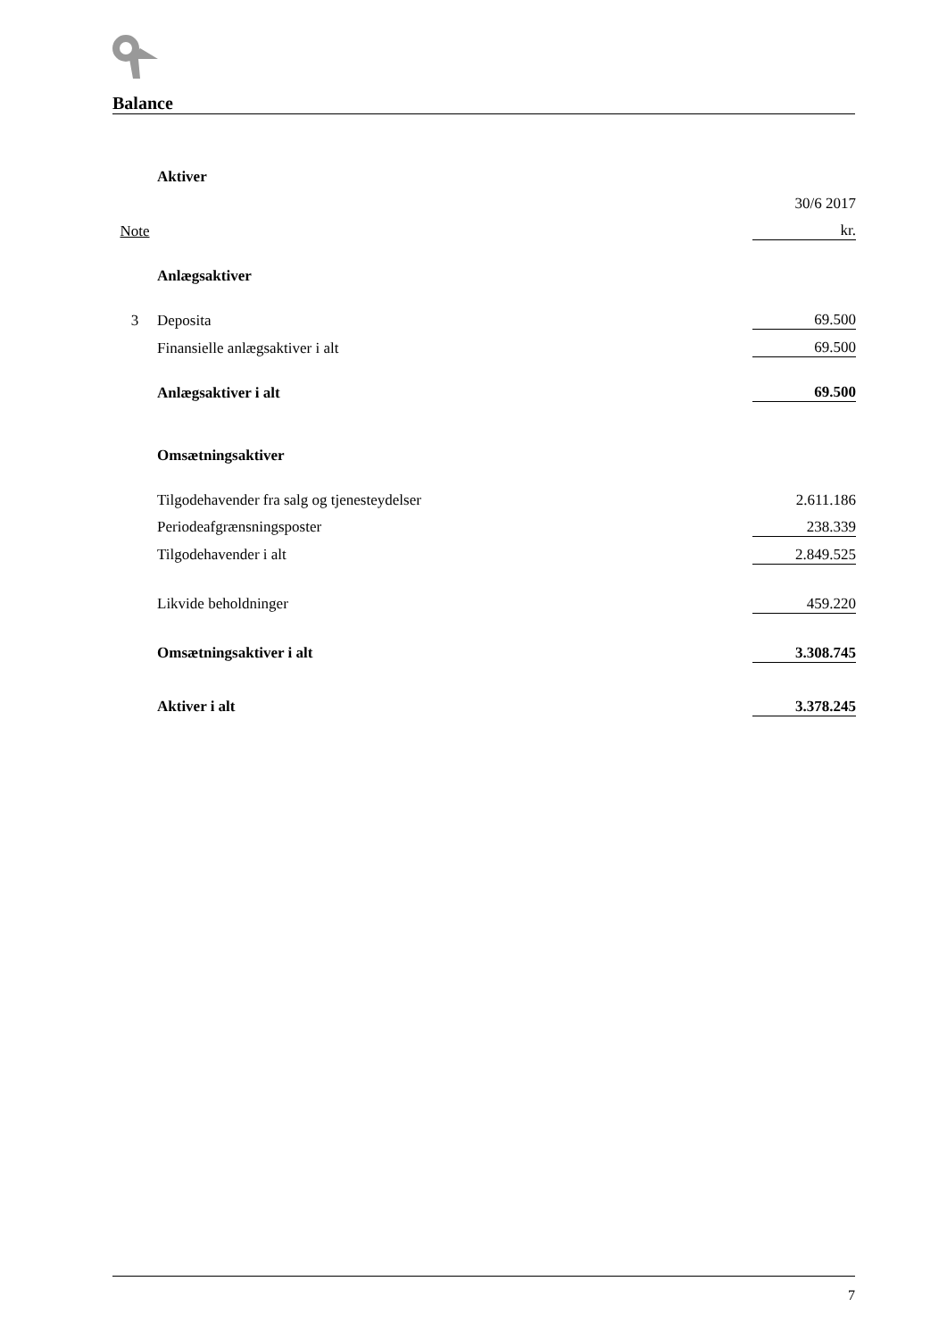Balance
| | Aktiver | |
| | | 30/6 2017 |
| Note | | kr. |
| | Anlægsaktiver | |
| 3 | Deposita | 69.500 |
| | Finansielle anlægsaktiver i alt | 69.500 |
| | Anlægsaktiver i alt | 69.500 |
| | Omsætningsaktiver | |
| | Tilgodehavender fra salg og tjenesteydelser | 2.611.186 |
| | Periodeafgrænsningsposter | 238.339 |
| | Tilgodehavender i alt | 2.849.525 |
| | Likvide beholdninger | 459.220 |
| | Omsætningsaktiver i alt | 3.308.745 |
| | Aktiver i alt | 3.378.245 |
7